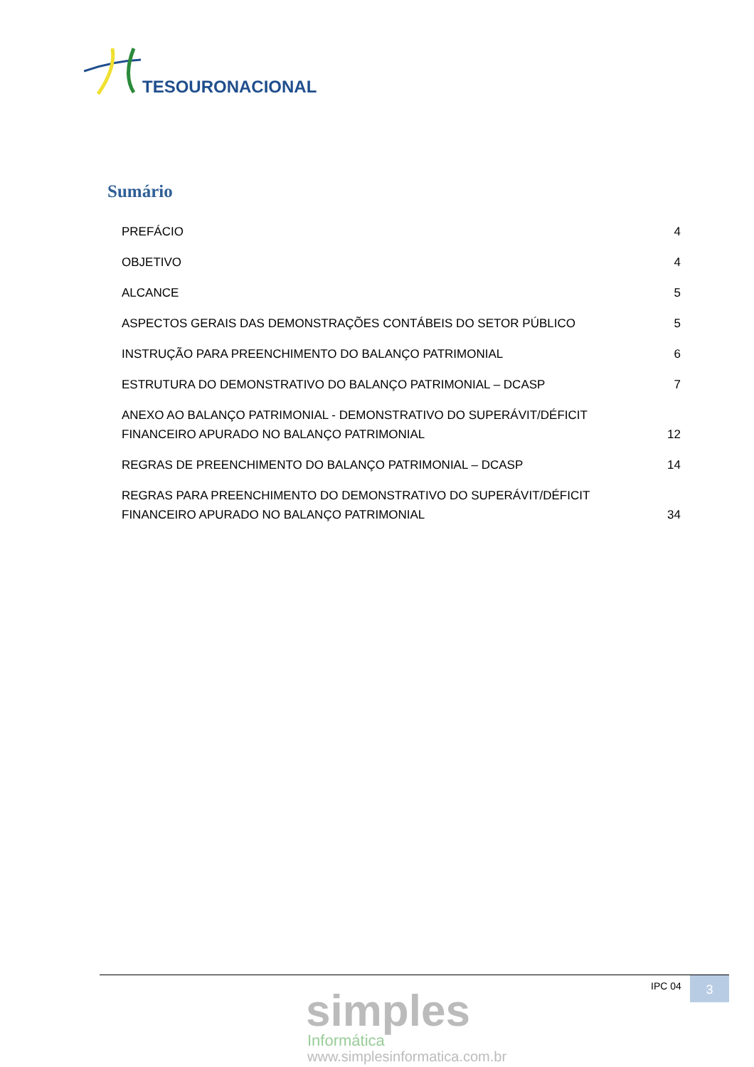TESOURONACIONAL
Sumário
PREFÁCIO 4
OBJETIVO 4
ALCANCE 5
ASPECTOS GERAIS DAS DEMONSTRAÇÕES CONTÁBEIS DO SETOR PÚBLICO 5
INSTRUÇÃO PARA PREENCHIMENTO DO BALANÇO PATRIMONIAL 6
ESTRUTURA DO DEMONSTRATIVO DO BALANÇO PATRIMONIAL – DCASP 7
ANEXO AO BALANÇO PATRIMONIAL - DEMONSTRATIVO DO SUPERÁVIT/DÉFICIT FINANCEIRO APURADO NO BALANÇO PATRIMONIAL 12
REGRAS DE PREENCHIMENTO DO BALANÇO PATRIMONIAL – DCASP 14
REGRAS PARA PREENCHIMENTO DO DEMONSTRATIVO DO SUPERÁVIT/DÉFICIT FINANCEIRO APURADO NO BALANÇO PATRIMONIAL 34
simples
Informática
www.simplesinformatica.com.br
IPC 04 3